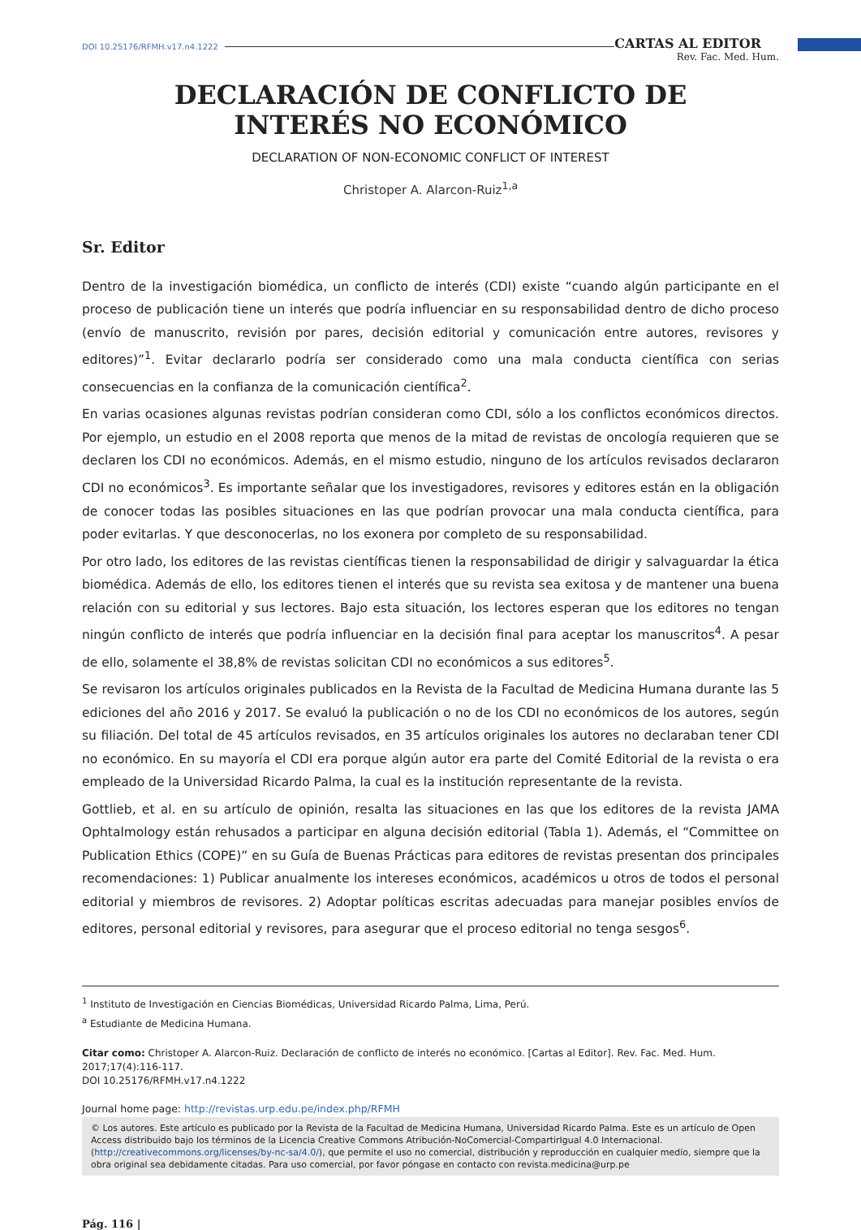DOI 10.25176/RFMH.v17.n4.1222 CARTAS AL EDITOR
Rev. Fac. Med. Hum.
DECLARACIÓN DE CONFLICTO DE
INTERÉS NO ECONÓMICO
DECLARATION OF NON-ECONOMIC CONFLICT OF INTEREST
Christoper A. Alarcon-Ruiz<sup>1,a</sup>
Sr. Editor
Dentro de la investigación biomédica, un conflicto de interés (CDI) existe “cuando algún participante en el proceso de publicación tiene un interés que podría influenciar en su responsabilidad dentro de dicho proceso (envío de manuscrito, revisión por pares, decisión editorial y comunicación entre autores, revisores y editores)”<sup>1</sup>. Evitar declararlo podría ser considerado como una mala conducta científica con serias consecuencias en la confianza de la comunicación científica<sup>2</sup>.
En varias ocasiones algunas revistas podrían consideran como CDI, sólo a los conflictos económicos directos. Por ejemplo, un estudio en el 2008 reporta que menos de la mitad de revistas de oncología requieren que se declaren los CDI no económicos. Además, en el mismo estudio, ninguno de los artículos revisados declararon CDI no económicos<sup>3</sup>. Es importante señalar que los investigadores, revisores y editores están en la obligación de conocer todas las posibles situaciones en las que podrían provocar una mala conducta científica, para poder evitarlas. Y que desconocerlas, no los exonera por completo de su responsabilidad.
Por otro lado, los editores de las revistas científicas tienen la responsabilidad de dirigir y salvaguardar la ética biomédica. Además de ello, los editores tienen el interés que su revista sea exitosa y de mantener una buena relación con su editorial y sus lectores. Bajo esta situación, los lectores esperan que los editores no tengan ningún conflicto de interés que podría influenciar en la decisión final para aceptar los manuscritos<sup>4</sup>. A pesar de ello, solamente el 38,8% de revistas solicitan CDI no económicos a sus editores<sup>5</sup>.
Se revisaron los artículos originales publicados en la Revista de la Facultad de Medicina Humana durante las 5 ediciones del año 2016 y 2017. Se evaluó la publicación o no de los CDI no económicos de los autores, según su filiación. Del total de 45 artículos revisados, en 35 artículos originales los autores no declaraban tener CDI no económico. En su mayoría el CDI era porque algún autor era parte del Comité Editorial de la revista o era empleado de la Universidad Ricardo Palma, la cual es la institución representante de la revista.
Gottlieb, et al. en su artículo de opinión, resalta las situaciones en las que los editores de la revista JAMA Ophtalmology están rehusados a participar en alguna decisión editorial (Tabla 1). Además, el “Committee on Publication Ethics (COPE)” en su Guía de Buenas Prácticas para editores de revistas presentan dos principales recomendaciones: 1) Publicar anualmente los intereses económicos, académicos u otros de todos el personal editorial y miembros de revisores. 2) Adoptar políticas escritas adecuadas para manejar posibles envíos de editores, personal editorial y revisores, para asegurar que el proceso editorial no tenga sesgos<sup>6</sup>.
<sup>1</sup> Instituto de Investigación en Ciencias Biomédicas, Universidad Ricardo Palma, Lima, Perú.
<sup>a</sup> Estudiante de Medicina Humana.
Citar como: Christoper A. Alarcon-Ruiz. Declaración de conflicto de interés no económico. [Cartas al Editor]. Rev. Fac. Med. Hum. 2017;17(4):116-117.
DOI 10.25176/RFMH.v17.n4.1222
Journal home page: http://revistas.urp.edu.pe/index.php/RFMH
© Los autores. Este artículo es publicado por la Revista de la Facultad de Medicina Humana, Universidad Ricardo Palma. Este es un artículo de Open Access distribuido bajo los términos de la Licencia Creative Commons Atribución-NoComercial-CompartirIgual 4.0 Internacional.(http://creativecommons.org/licenses/by-nc-sa/4.0/), que permite el uso no comercial, distribución y reproducción en cualquier medio, siempre que la obra original sea debidamente citadas. Para uso comercial, por favor póngase en contacto con revista.medicina@urp.pe
Pág. 116 |